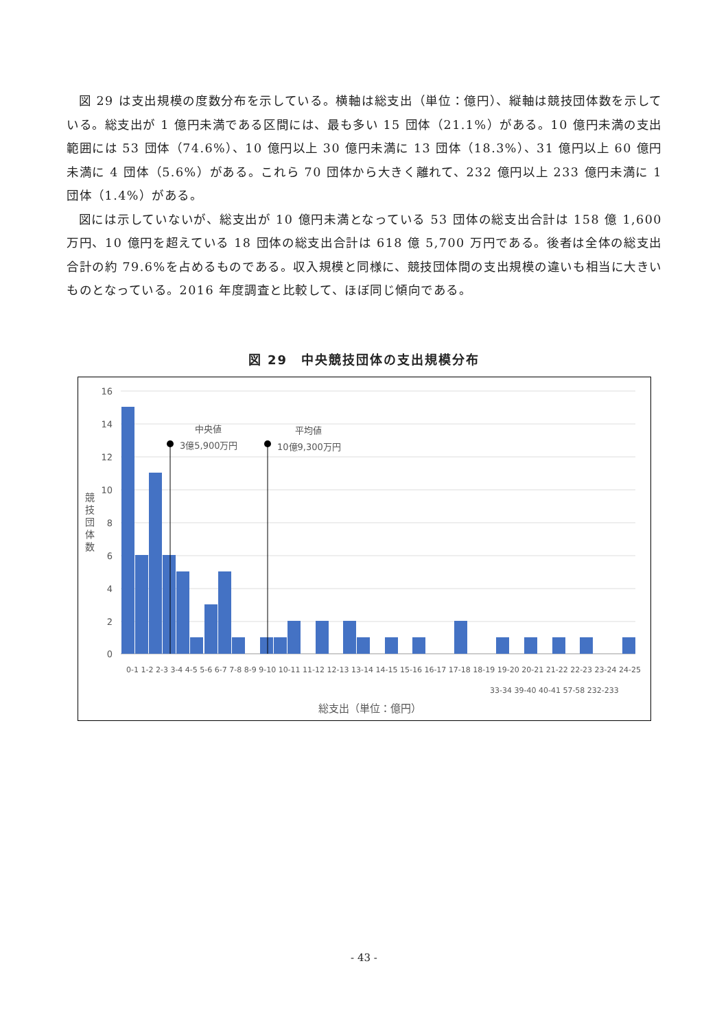図 29 は支出規模の度数分布を示している。横軸は総支出（単位：億円）、縦軸は競技団体数を示している。総支出が 1 億円未満である区間には、最も多い 15 団体（21.1%）がある。10 億円未満の支出範囲には 53 団体（74.6%）、10 億円以上 30 億円未満に 13 団体（18.3%）、31 億円以上 60 億円未満に 4 団体（5.6%）がある。これら 70 団体から大きく離れて、232 億円以上 233 億円未満に 1 団体（1.4%）がある。
図には示していないが、総支出が 10 億円未満となっている 53 団体の総支出合計は 158 億 1,600 万円、10 億円を超えている 18 団体の総支出合計は 618 億 5,700 万円である。後者は全体の総支出合計の約 79.6%を占めるものである。収入規模と同様に、競技団体間の支出規模の違いも相当に大きいものとなっている。2016 年度調査と比較して、ほぼ同じ傾向である。
図 29　中央競技団体の支出規模分布
中央値
3億5,900万円
平均値
10億9,300万円
16
14
12
10
8
6
4
2
0
競
技
団
体
数
総支出（単位：億円）
0-1 1-2 2-3 3-4 4-5 5-6 6-7 7-8 8-9 9-10 10-11 11-12 12-13 13-14 14-15 15-16 16-17 17-18 18-19 19-20 20-21 21-22 22-23 23-24 24-25
33-34 39-40 40-41 57-58 232-233
- 43 -